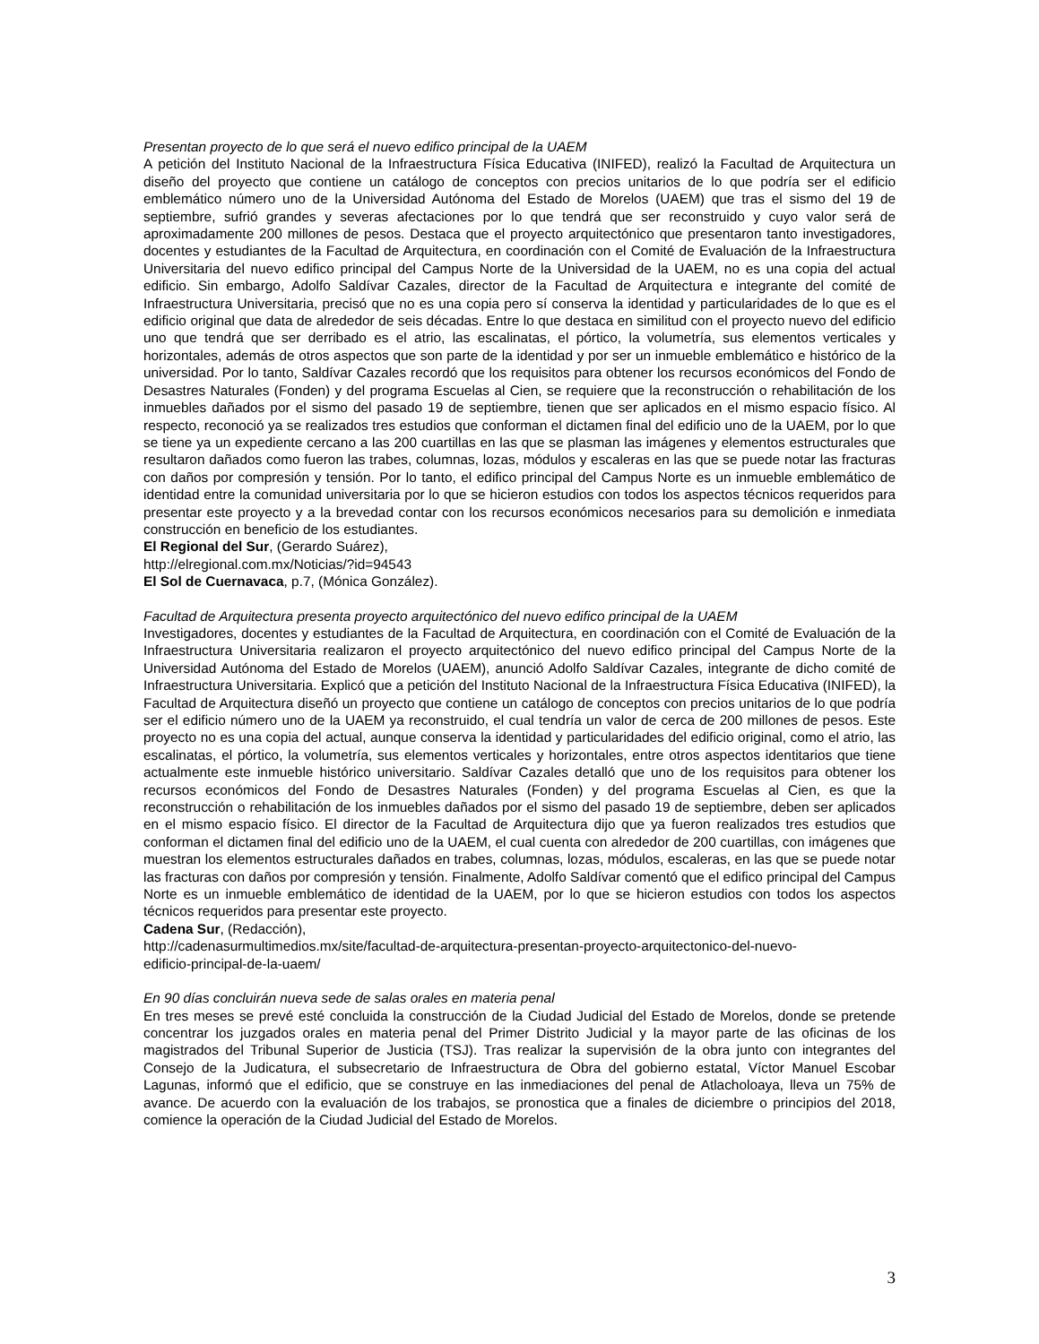Presentan proyecto de lo que será el nuevo edifico principal de la UAEM
A petición del Instituto Nacional de la Infraestructura Física Educativa (INIFED), realizó la Facultad de Arquitectura un diseño del proyecto que contiene un catálogo de conceptos con precios unitarios de lo que podría ser el edificio emblemático número uno de la Universidad Autónoma del Estado de Morelos (UAEM) que tras el sismo del 19 de septiembre, sufrió grandes y severas afectaciones por lo que tendrá que ser reconstruido y cuyo valor será de aproximadamente 200 millones de pesos. Destaca que el proyecto arquitectónico que presentaron tanto investigadores, docentes y estudiantes de la Facultad de Arquitectura, en coordinación con el Comité de Evaluación de la Infraestructura Universitaria del nuevo edifico principal del Campus Norte de la Universidad de la UAEM, no es una copia del actual edificio. Sin embargo, Adolfo Saldívar Cazales, director de la Facultad de Arquitectura e integrante del comité de Infraestructura Universitaria, precisó que no es una copia pero sí conserva la identidad y particularidades de lo que es el edificio original que data de alrededor de seis décadas. Entre lo que destaca en similitud con el proyecto nuevo del edificio uno que tendrá que ser derribado es el atrio, las escalinatas, el pórtico, la volumetría, sus elementos verticales y horizontales, además de otros aspectos que son parte de la identidad y por ser un inmueble emblemático e histórico de la universidad. Por lo tanto, Saldívar Cazales recordó que los requisitos para obtener los recursos económicos del Fondo de Desastres Naturales (Fonden) y del programa Escuelas al Cien, se requiere que la reconstrucción o rehabilitación de los inmuebles dañados por el sismo del pasado 19 de septiembre, tienen que ser aplicados en el mismo espacio físico. Al respecto, reconoció ya se realizados tres estudios que conforman el dictamen final del edificio uno de la UAEM, por lo que se tiene ya un expediente cercano a las 200 cuartillas en las que se plasman las imágenes y elementos estructurales que resultaron dañados como fueron las trabes, columnas, lozas, módulos y escaleras en las que se puede notar las fracturas con daños por compresión y tensión. Por lo tanto, el edifico principal del Campus Norte es un inmueble emblemático de identidad entre la comunidad universitaria por lo que se hicieron estudios con todos los aspectos técnicos requeridos para presentar este proyecto y a la brevedad contar con los recursos económicos necesarios para su demolición e inmediata construcción en beneficio de los estudiantes.
El Regional del Sur, (Gerardo Suárez),
http://elregional.com.mx/Noticias/?id=94543
El Sol de Cuernavaca, p.7, (Mónica González).
Facultad de Arquitectura presenta proyecto arquitectónico del nuevo edifico principal de la UAEM
Investigadores, docentes y estudiantes de la Facultad de Arquitectura, en coordinación con el Comité de Evaluación de la Infraestructura Universitaria realizaron el proyecto arquitectónico del nuevo edifico principal del Campus Norte de la Universidad Autónoma del Estado de Morelos (UAEM), anunció Adolfo Saldívar Cazales, integrante de dicho comité de Infraestructura Universitaria. Explicó que a petición del Instituto Nacional de la Infraestructura Física Educativa (INIFED), la Facultad de Arquitectura diseñó un proyecto que contiene un catálogo de conceptos con precios unitarios de lo que podría ser el edificio número uno de la UAEM ya reconstruido, el cual tendría un valor de cerca de 200 millones de pesos. Este proyecto no es una copia del actual, aunque conserva la identidad y particularidades del edificio original, como el atrio, las escalinatas, el pórtico, la volumetría, sus elementos verticales y horizontales, entre otros aspectos identitarios que tiene actualmente este inmueble histórico universitario. Saldívar Cazales detalló que uno de los requisitos para obtener los recursos económicos del Fondo de Desastres Naturales (Fonden) y del programa Escuelas al Cien, es que la reconstrucción o rehabilitación de los inmuebles dañados por el sismo del pasado 19 de septiembre, deben ser aplicados en el mismo espacio físico. El director de la Facultad de Arquitectura dijo que ya fueron realizados tres estudios que conforman el dictamen final del edificio uno de la UAEM, el cual cuenta con alrededor de 200 cuartillas, con imágenes que muestran los elementos estructurales dañados en trabes, columnas, lozas, módulos, escaleras, en las que se puede notar las fracturas con daños por compresión y tensión. Finalmente, Adolfo Saldívar comentó que el edifico principal del Campus Norte es un inmueble emblemático de identidad de la UAEM, por lo que se hicieron estudios con todos los aspectos técnicos requeridos para presentar este proyecto.
Cadena Sur, (Redacción),
http://cadenasurmultimedios.mx/site/facultad-de-arquitectura-presentan-proyecto-arquitectonico-del-nuevo-
edificio-principal-de-la-uaem/
En 90 días concluirán nueva sede de salas orales en materia penal
En tres meses se prevé esté concluida la construcción de la Ciudad Judicial del Estado de Morelos, donde se pretende concentrar los juzgados orales en materia penal del Primer Distrito Judicial y la mayor parte de las oficinas de los magistrados del Tribunal Superior de Justicia (TSJ). Tras realizar la supervisión de la obra junto con integrantes del Consejo de la Judicatura, el subsecretario de Infraestructura de Obra del gobierno estatal, Víctor Manuel Escobar Lagunas, informó que el edificio, que se construye en las inmediaciones del penal de Atlacholoaya, lleva un 75% de avance. De acuerdo con la evaluación de los trabajos, se pronostica que a finales de diciembre o principios del 2018, comience la operación de la Ciudad Judicial del Estado de Morelos.
3